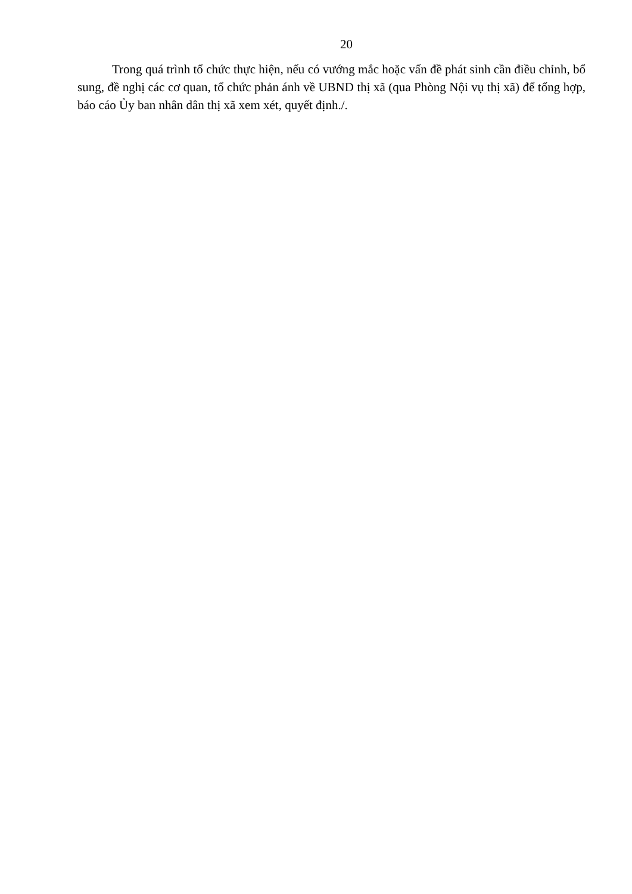20
Trong quá trình tổ chức thực hiện, nếu có vướng mắc hoặc vấn đề phát sinh cần điều chỉnh, bổ sung, đề nghị các cơ quan, tổ chức phản ánh về UBND thị xã (qua Phòng Nội vụ thị xã) để tổng hợp, báo cáo Ủy ban nhân dân thị xã xem xét, quyết định./.